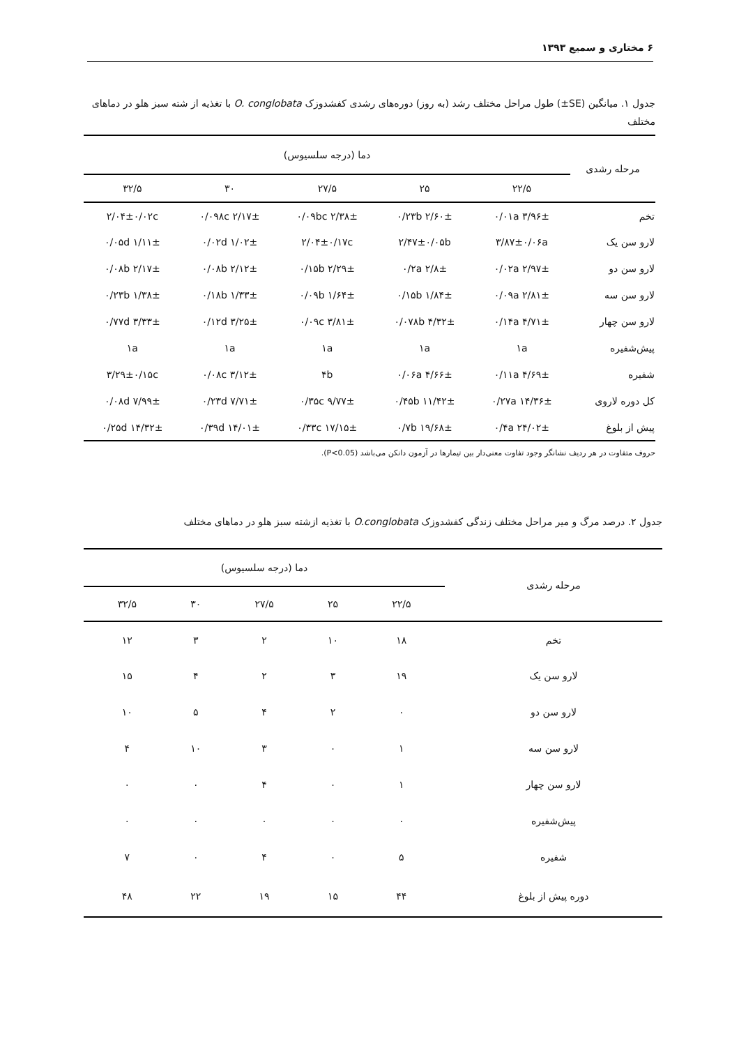۶ مختاری و سمیع ۱۳۹۳
جدول ۱. میانگین (SE±) طول مراحل مختلف رشد (به روز) دوره‌های رشدی کفشدوزک O. conglobata با تغذیه از شته سبز هلو در دماهای مختلف
| مرحله رشدی | دما (درجه سلسیوس) | | | | |
| --- | --- | --- | --- | --- | --- |
| | ۲۲/۵ | ۲۵ | ۲۷/۵ | ۳۰ | ۳۲/۵ |
| تخم | ۳/۹۶± ۰/۰۱a | ۲/۶۰± ۰/۲۳b | ۲/۳۸± ۰/۰۹bc | ۲/۱۷± ۰/۰۹۸c | ۲/۰۴±۰/۰۲c |
| لارو سن یک | ۳/۸۷±۰/۰۶a | ۲/۴۷±۰/۰۵b | ۲/۰۴±۰/۱۷c | ۱/۰۲± ۰/۰۲d | ۱/۱۱± ۰/۰۵d |
| لارو سن دو | ۲/۹۷± ۰/۰۲a | ۲/۸± ۰/۲a | ۲/۲۹± ۰/۱۵b | ۲/۱۲± ۰/۰۸b | ۲/۱۷± ۰/۰۸b |
| لارو سن سه | ۲/۸۱± ۰/۰۹a | ۱/۸۴± ۰/۱۵b | ۱/۶۴± ۰/۰۹b | ۱/۳۳± ۰/۱۸b | ۱/۳۸± ۰/۲۳b |
| لارو سن چهار | ۴/۷۱± ۰/۱۴a | ۴/۳۲± ۰/۰۷۸b | ۳/۸۱± ۰/۰۹c | ۳/۲۵± ۰/۱۲d | ۳/۳۳± ۰/۷۷d |
| پیش‌شفیره | ۱a | ۱a | ۱a | ۱a | ۱a |
| شفیره | ۴/۶۹± ۰/۱۱a | ۴/۶۶± ۰/۰۶a | ۴b | ۳/۱۲± ۰/۰۸c | ۳/۲۹±۰/۱۵c |
| کل دوره لاروی | ۱۴/۳۶± ۰/۲۷a | ۱۱/۴۲± ۰/۴۵b | ۹/۷۷± ۰/۳۵c | ۷/۷۱± ۰/۲۳d | ۷/۹۹± ۰/۰۸d |
| پیش از بلوغ | ۲۴/۰۲± ۰/۴a | ۱۹/۶۸± ۰/۷b | ۱۷/۱۵± ۰/۳۳c | ۱۴/۰۱± ۰/۳۹d | ۱۴/۳۲± ۰/۲۵d |
حروف متفاوت در هر ردیف نشانگر وجود تفاوت معنی‌دار بین تیمارها در آزمون دانکن می‌باشد (P<0.05).
جدول ۲. درصد مرگ و میر مراحل مختلف زندگی کفشدوزک O.conglobata با تغذیه ازشته سبز هلو در دماهای مختلف
| مرحله رشدی | دما (درجه سلسیوس) | | | | |
| --- | --- | --- | --- | --- | --- |
| | ۲۲/۵ | ۲۵ | ۲۷/۵ | ۳۰ | ۳۲/۵ |
| تخم | ۱۸ | ۱۰ | ۲ | ۳ | ۱۲ |
| لارو سن یک | ۱۹ | ۳ | ۲ | ۴ | ۱۵ |
| لارو سن دو | ۰ | ۲ | ۴ | ۵ | ۱۰ |
| لارو سن سه | ۱ | ۰ | ۳ | ۱۰ | ۴ |
| لارو سن چهار | ۱ | ۰ | ۴ | ۰ | ۰ |
| پیش‌شفیره | ۰ | ۰ | ۰ | ۰ | ۰ |
| شفیره | ۵ | ۰ | ۴ | ۰ | ۷ |
| دوره پیش از بلوغ | ۴۴ | ۱۵ | ۱۹ | ۲۲ | ۴۸ |